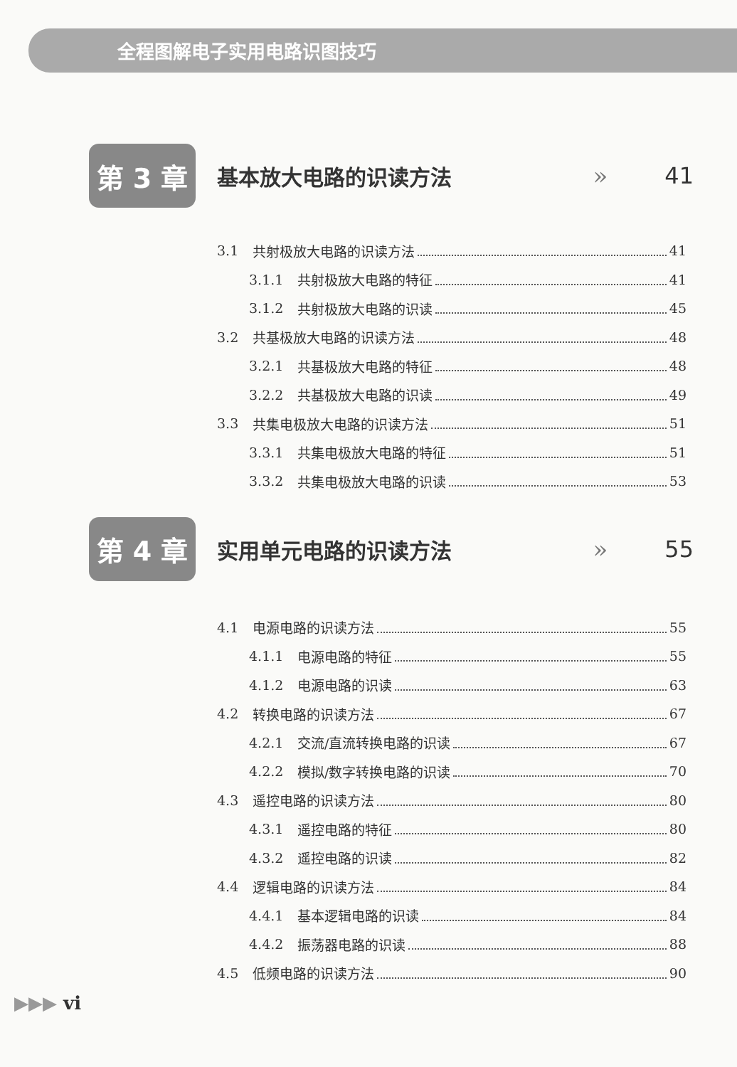全程图解电子实用电路识图技巧
第 3 章
基本放大电路的识读方法 » 41
3.1 共射极放大电路的识读方法 41
3.1.1 共射极放大电路的特征 41
3.1.2 共射极放大电路的识读 45
3.2 共基极放大电路的识读方法 48
3.2.1 共基极放大电路的特征 48
3.2.2 共基极放大电路的识读 49
3.3 共集电极放大电路的识读方法 51
3.3.1 共集电极放大电路的特征 51
3.3.2 共集电极放大电路的识读 53
第 4 章
实用单元电路的识读方法 » 55
4.1 电源电路的识读方法 55
4.1.1 电源电路的特征 55
4.1.2 电源电路的识读 63
4.2 转换电路的识读方法 67
4.2.1 交流/直流转换电路的识读 67
4.2.2 模拟/数字转换电路的识读 70
4.3 遥控电路的识读方法 80
4.3.1 遥控电路的特征 80
4.3.2 遥控电路的识读 82
4.4 逻辑电路的识读方法 84
4.4.1 基本逻辑电路的识读 84
4.4.2 振荡器电路的识读 88
4.5 低频电路的识读方法 90
▶▶▶ vi